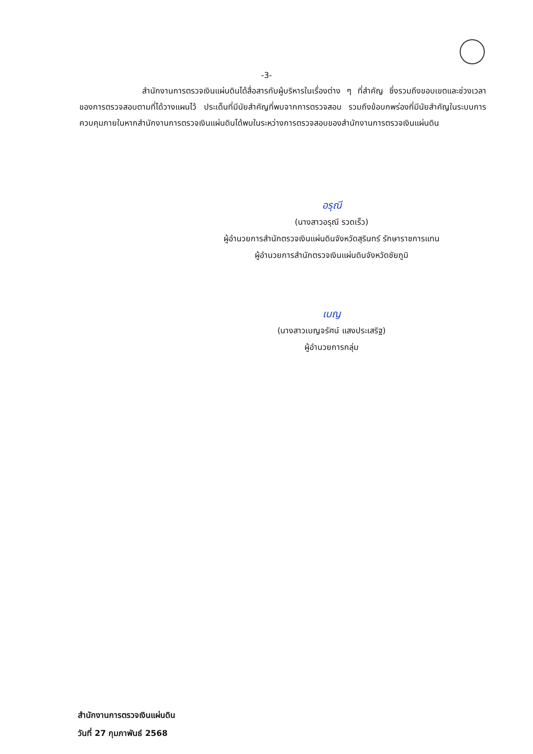-3-
สำนักงานการตรวจเงินแผ่นดินได้สื่อสารกับผู้บริหารในเรื่องต่าง ๆ ที่สำคัญ ซึ่งรวมถึงขอบเขตและช่วงเวลาของการตรวจสอบตามที่ได้วางแผนไว้ ประเด็นที่มีนัยสำคัญที่พบจากการตรวจสอบ รวมถึงข้อบกพร่องที่มีนัยสำคัญในระบบการควบคุมภายในหากสำนักงานการตรวจเงินแผ่นดินได้พบในระหว่างการตรวจสอบของสำนักงานการตรวจเงินแผ่นดิน
อรุณี
(นางสาวอรุณี รวดเร็ว)
ผู้อำนวยการสำนักตรวจเงินแผ่นดินจังหวัดสุรินทร์ รักษาราชการแทน
ผู้อำนวยการสำนักตรวจเงินแผ่นดินจังหวัดชัยภูมิ
เบญ
(นางสาวเบญจรัศน์ แสงประเสริฐ)
ผู้อำนวยการกลุ่ม
สำนักงานการตรวจเงินแผ่นดิน
วันที่ 27 กุมภาพันธ์ 2568